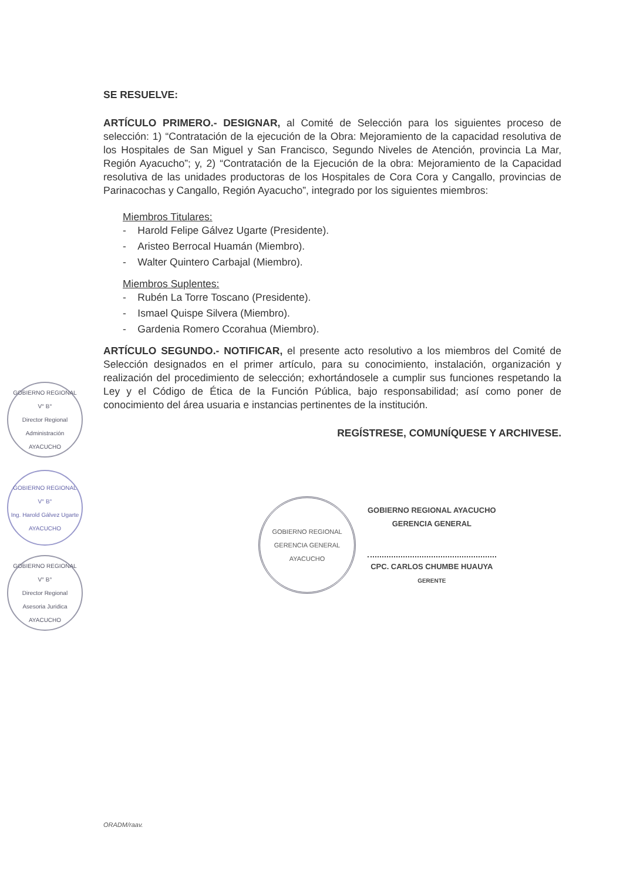SE RESUELVE:
ARTÍCULO PRIMERO.- DESIGNAR, al Comité de Selección para los siguientes proceso de selección: 1) “Contratación de la ejecución de la Obra: Mejoramiento de la capacidad resolutiva de los Hospitales de San Miguel y San Francisco, Segundo Niveles de Atención, provincia La Mar, Región Ayacucho”; y, 2) “Contratación de la Ejecución de la obra: Mejoramiento de la Capacidad resolutiva de las unidades productoras de los Hospitales de Cora Cora y Cangallo, provincias de Parinacochas y Cangallo, Región Ayacucho”, integrado por los siguientes miembros:
Miembros Titulares:
- Harold Felipe Gálvez Ugarte (Presidente).
- Aristeo Berrocal Huamán (Miembro).
- Walter Quintero Carbajal (Miembro).
Miembros Suplentes:
- Rubén La Torre Toscano (Presidente).
- Ismael Quispe Silvera (Miembro).
- Gardenia Romero Ccorahua (Miembro).
ARTÍCULO SEGUNDO.- NOTIFICAR, el presente acto resolutivo a los miembros del Comité de Selección designados en el primer artículo, para su conocimiento, instalación, organización y realización del procedimiento de selección; exhortándosele a cumplir sus funciones respetando la Ley y el Código de Ética de la Función Pública, bajo responsabilidad; así como poner de conocimiento del área usuaria e instancias pertinentes de la institución.
REGÍSTRESE, COMUNÍQUESE Y ARCHIVESE.
GOBIERNO REGIONAL
GERENCIA GENERAL
AYACUCHO
GOBIERNO REGIONAL AYACUCHO
GERENCIA GENERAL
CPC. CARLOS CHUMBE HUAUYA
GERENTE
GOBIERNO REGIONAL
V° B°
Director Regional
Administración
AYACUCHO
GOBIERNO REGIONAL
V° B°
Ing. Harold Gálvez Ugarte
AYACUCHO
GOBIERNO REGIONAL
V° B°
Director Regional
Asesoria Juridica
AYACUCHO
ORADM/raav.